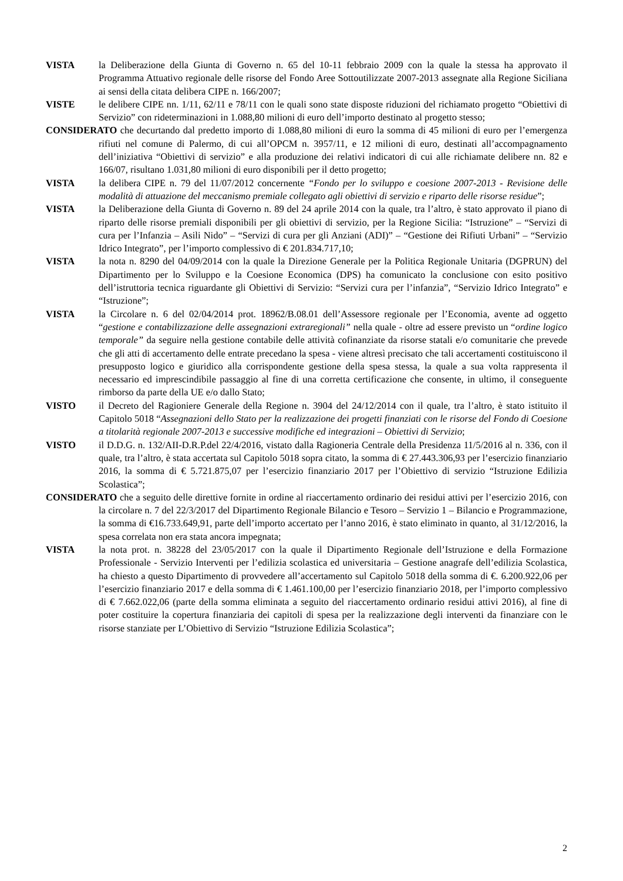VISTA la Deliberazione della Giunta di Governo n. 65 del 10-11 febbraio 2009 con la quale la stessa ha approvato il Programma Attuativo regionale delle risorse del Fondo Aree Sottoutilizzate 2007-2013 assegnate alla Regione Siciliana ai sensi della citata delibera CIPE n. 166/2007;
VISTE le delibere CIPE nn. 1/11, 62/11 e 78/11 con le quali sono state disposte riduzioni del richiamato progetto “Obiettivi di Servizio” con rideterminazioni in 1.088,80 milioni di euro dell’importo destinato al progetto stesso;
CONSIDERATO che decurtando dal predetto importo di 1.088,80 milioni di euro la somma di 45 milioni di euro per l’emergenza rifiuti nel comune di Palermo, di cui all’OPCM n. 3957/11, e 12 milioni di euro, destinati all’accompagnamento dell’iniziativa “Obiettivi di servizio” e alla produzione dei relativi indicatori di cui alle richiamate delibere nn. 82 e 166/07, risultano 1.031,80 milioni di euro disponibili per il detto progetto;
VISTA la delibera CIPE n. 79 del 11/07/2012 concernente “Fondo per lo sviluppo e coesione 2007-2013 - Revisione delle modalità di attuazione del meccanismo premiale collegato agli obiettivi di servizio e riparto delle risorse residue”;
VISTA la Deliberazione della Giunta di Governo n. 89 del 24 aprile 2014 con la quale, tra l’altro, è stato approvato il piano di riparto delle risorse premiali disponibili per gli obiettivi di servizio, per la Regione Sicilia: “Istruzione” – “Servizi di cura per l’Infanzia – Asili Nido” – “Servizi di cura per gli Anziani (ADI)” – “Gestione dei Rifiuti Urbani” – “Servizio Idrico Integrato”, per l’importo complessivo di € 201.834.717,10;
VISTA la nota n. 8290 del 04/09/2014 con la quale la Direzione Generale per la Politica Regionale Unitaria (DGPRUN) del Dipartimento per lo Sviluppo e la Coesione Economica (DPS) ha comunicato la conclusione con esito positivo dell’istruttoria tecnica riguardante gli Obiettivi di Servizio: “Servizi cura per l’infanzia”, “Servizio Idrico Integrato” e “Istruzione”;
VISTA la Circolare n. 6 del 02/04/2014 prot. 18962/B.08.01 dell’Assessore regionale per l’Economia, avente ad oggetto “gestione e contabilizzazione delle assegnazioni extraregionali” nella quale - oltre ad essere previsto un “ordine logico temporale” da seguire nella gestione contabile delle attività cofinanziate da risorse statali e/o comunitarie che prevede che gli atti di accertamento delle entrate precedano la spesa - viene altresì precisato che tali accertamenti costituiscono il presupposto logico e giuridico alla corrispondente gestione della spesa stessa, la quale a sua volta rappresenta il necessario ed imprescindibile passaggio al fine di una corretta certificazione che consente, in ultimo, il conseguente rimborso da parte della UE e/o dallo Stato;
VISTO il Decreto del Ragioniere Generale della Regione n. 3904 del 24/12/2014 con il quale, tra l’altro, è stato istituito il Capitolo 5018 “Assegnazioni dello Stato per la realizzazione dei progetti finanziati con le risorse del Fondo di Coesione a titolarità regionale 2007-2013 e successive modifiche ed integrazioni – Obiettivi di Servizio;
VISTO il D.D.G. n. 132/AII-D.R.P.del 22/4/2016, vistato dalla Ragioneria Centrale della Presidenza 11/5/2016 al n. 336, con il quale, tra l’altro, è stata accertata sul Capitolo 5018 sopra citato, la somma di € 27.443.306,93 per l’esercizio finanziario 2016, la somma di € 5.721.875,07 per l’esercizio finanziario 2017 per l’Obiettivo di servizio “Istruzione Edilizia Scolastica”;
CONSIDERATO che a seguito delle direttive fornite in ordine al riaccertamento ordinario dei residui attivi per l’esercizio 2016, con la circolare n. 7 del 22/3/2017 del Dipartimento Regionale Bilancio e Tesoro – Servizio 1 – Bilancio e Programmazione, la somma di €16.733.649,91, parte dell’importo accertato per l’anno 2016, è stato eliminato in quanto, al 31/12/2016, la spesa correlata non era stata ancora impegnata;
VISTA la nota prot. n. 38228 del 23/05/2017 con la quale il Dipartimento Regionale dell’Istruzione e della Formazione Professionale - Servizio Interventi per l’edilizia scolastica ed universitaria – Gestione anagrafe dell’edilizia Scolastica, ha chiesto a questo Dipartimento di provvedere all’accertamento sul Capitolo 5018 della somma di €. 6.200.922,06 per l’esercizio finanziario 2017 e della somma di € 1.461.100,00 per l’esercizio finanziario 2018, per l’importo complessivo di € 7.662.022,06 (parte della somma eliminata a seguito del riaccertamento ordinario residui attivi 2016), al fine di poter costituire la copertura finanziaria dei capitoli di spesa per la realizzazione degli interventi da finanziare con le risorse stanziate per L’Obiettivo di Servizio “Istruzione Edilizia Scolastica”;
2